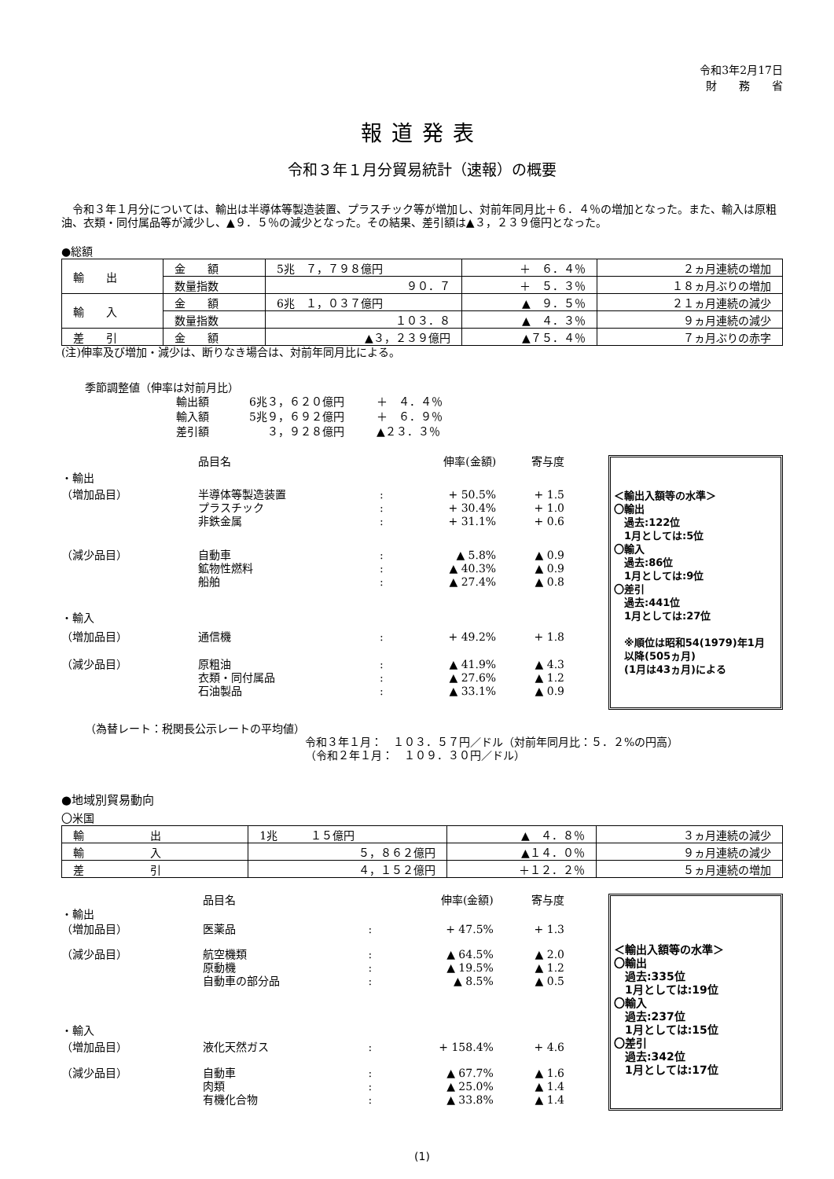令和3年2月17日
財　　務　　省
報道発表
令和３年１月分貿易統計（速報）の概要
　令和３年１月分については、輸出は半導体等製造装置、プラスチック等が増加し、対前年同月比＋６．４％の増加となった。また、輸入は原粗油、衣類・同付属品等が減少し、▲９．５％の減少となった。その結果、差引額は▲３，２３９億円となった。
●総額
| 輸 出 | 金 額 | 5兆 ７，７９８億円 | ＋ ６．４％ | ２ヵ月連続の増加 |
| | 数量指数 | ９０．７ | ＋ ５．３％ | １８ヵ月ぶりの増加 |
| 輸 入 | 金 額 | 6兆 １，０３７億円 | ▲ ９．５％ | ２１ヵ月連続の減少 |
| | 数量指数 | １０３．８ | ▲ ４．３％ | ９ヵ月連続の減少 |
| 差 引 | 金 額 | ▲３，２３９億円 | ▲７５．４％ | ７ヵ月ぶりの赤字 |
(注)伸率及び増加・減少は、断りなき場合は、対前年同月比による。
季節調整値（伸率は対前月比）
| 輸出額 | 6兆３，６２０億円 | ＋ ４．４％ |
| 輸入額 | 5兆９，６９２億円 | ＋ ６．９％ |
| 差引額 | ３，９２８億円 | ▲２３．３％ |
| | 品目名 | | 伸率(金額) | 寄与度 |
| ・輸出 | | | | |
| （増加品目） | 半導体等製造装置 プラスチック 非鉄金属 | : : : | + 50.5% + 30.4% + 31.1% | + 1.5 + 1.0 + 0.6 |
| （減少品目） | 自動車 鉱物性燃料 船舶 | : : : | ▲ 5.8% ▲ 40.3% ▲ 27.4% | ▲ 0.9 ▲ 0.9 ▲ 0.8 |
| ・輸入 | | | | |
| （増加品目） | 通信機 | : | + 49.2% | + 1.8 |
| （減少品目） | 原粗油 衣類・同付属品 石油製品 | : : : | ▲ 41.9% ▲ 27.6% ▲ 33.1% | ▲ 4.3 ▲ 1.2 ▲ 0.9 |
＜輸出入額等の水準＞
〇輸出
　過去:122位
　1月としては:5位
〇輸入
　過去:86位
　1月としては:9位
〇差引
　過去:441位
　1月としては:27位
　※順位は昭和54(1979)年1月
　以降(505ヵ月)
　(1月は43ヵ月)による
（為替レート：税関長公示レートの平均値）
令和３年１月：　１０３．５７円／ドル（対前年同月比：５．２%の円高）
（令和２年１月：　１０９．３０円／ドル）
●地域別貿易動向
〇米国
| 輸 出 | 1兆 １５億円 | ▲ ４．８％ | ３ヵ月連続の減少 |
| 輸 入 | ５，８６２億円 | ▲１４．０％ | ９ヵ月連続の減少 |
| 差 引 | ４，１５２億円 | ＋１２．２％ | ５ヵ月連続の増加 |
| | 品目名 | | 伸率(金額) | 寄与度 |
| ・輸出 | | | | |
| （増加品目） | 医薬品 | : | + 47.5% | + 1.3 |
| （減少品目） | 航空機類 原動機 自動車の部分品 | : : : | ▲ 64.5% ▲ 19.5% ▲ 8.5% | ▲ 2.0 ▲ 1.2 ▲ 0.5 |
| ・輸入 | | | | |
| （増加品目） | 液化天然ガス | : | + 158.4% | + 4.6 |
| （減少品目） | 自動車 肉類 有機化合物 | : : : | ▲ 67.7% ▲ 25.0% ▲ 33.8% | ▲ 1.6 ▲ 1.4 ▲ 1.4 |
＜輸出入額等の水準＞
〇輸出
　過去:335位
　1月としては:19位
〇輸入
　過去:237位
　1月としては:15位
〇差引
　過去:342位
　1月としては:17位
(1)